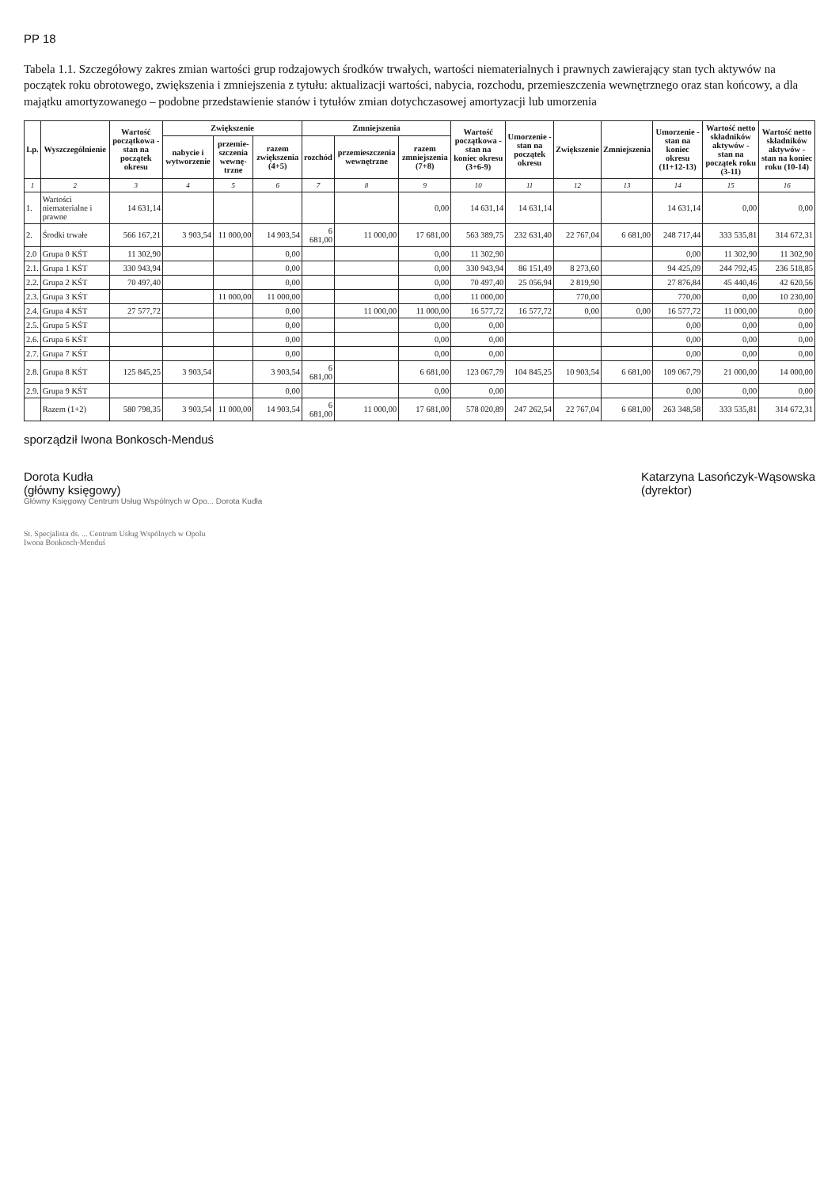PP 18
Tabela 1.1. Szczegółowy zakres zmian wartości grup rodzajowych środków trwałych, wartości niematerialnych i prawnych zawierający stan tych aktywów na początek roku obrotowego, zwiększenia i zmniejszenia z tytułu: aktualizacji wartości, nabycia, rozchodu, przemieszczenia wewnętrznego oraz stan końcowy, a dla majątku amortyzowanego – podobne przedstawienie stanów i tytułów zmian dotychczasowej amortyzacji lub umorzenia
| Lp. | Wyszczególnienie | Wartość początkowa - stan na początek okresu | Zwiększenie | | | Zmniejszenia | | | Wartość początkowa - stan na koniec okresu (3+6-9) | Umorzenie - stan na początek okresu | Zwiększenie | Zmniejszenia | Umorzenie - stan na koniec okresu (11+12-13) | Wartość netto składników aktywów - stan na początek roku (3-11) | Wartość netto składników aktywów - stan na koniec roku (10-14) |
| --- | --- | --- | --- | --- | --- | --- | --- | --- | --- | --- | --- | --- | --- | --- | --- |
| | | | nabycie i wytworzenie | przemie-szczenia wewnę-trzne | razem zwiększenia (4+5) | rozchód | przemieszczenia wewnętrzne | razem zmniejszenia (7+8) | | | | | | | |
| 1 | 2 | 3 | 4 | 5 | 6 | 7 | 8 | 9 | 10 | 11 | 12 | 13 | 14 | 15 | 16 |
| 1. | Wartości niematerialne i prawne | 14 631,14 | | | | | | 0,00 | 14 631,14 | 14 631,14 | | | 14 631,14 | 0,00 | 0,00 |
| 2. | Środki trwałe | 566 167,21 | 3 903,54 | 11 000,00 | 14 903,54 | 6 681,00 | 11 000,00 | 17 681,00 | 563 389,75 | 232 631,40 | 22 767,04 | 6 681,00 | 248 717,44 | 333 535,81 | 314 672,31 |
| 2.0 | Grupa 0 KŚT | 11 302,90 | | | 0,00 | | | 0,00 | 11 302,90 | | | | 0,00 | 11 302,90 | 11 302,90 |
| 2.1. | Grupa 1 KŚT | 330 943,94 | | | 0,00 | | | 0,00 | 330 943,94 | 86 151,49 | 8 273,60 | | 94 425,09 | 244 792,45 | 236 518,85 |
| 2.2. | Grupa 2 KŚT | 70 497,40 | | | 0,00 | | | 0,00 | 70 497,40 | 25 056,94 | 2 819,90 | | 27 876,84 | 45 440,46 | 42 620,56 |
| 2.3. | Grupa 3 KŚT | | | 11 000,00 | 11 000,00 | | | 0,00 | 11 000,00 | | 770,00 | | 770,00 | 0,00 | 10 230,00 |
| 2.4. | Grupa 4 KŚT | 27 577,72 | | | 0,00 | | 11 000,00 | 11 000,00 | 16 577,72 | 16 577,72 | 0,00 | 0,00 | 16 577,72 | 11 000,00 | 0,00 |
| 2.5. | Grupa 5 KŚT | | | | 0,00 | | | 0,00 | 0,00 | | | | 0,00 | 0,00 | 0,00 |
| 2.6. | Grupa 6 KŚT | | | | 0,00 | | | 0,00 | 0,00 | | | | 0,00 | 0,00 | 0,00 |
| 2.7. | Grupa 7 KŚT | | | | 0,00 | | | 0,00 | 0,00 | | | | 0,00 | 0,00 | 0,00 |
| 2.8. | Grupa 8 KŚT | 125 845,25 | 3 903,54 | | 3 903,54 | 6 681,00 | | 6 681,00 | 123 067,79 | 104 845,25 | 10 903,54 | 6 681,00 | 109 067,79 | 21 000,00 | 14 000,00 |
| 2.9. | Grupa 9 KŚT | | | | 0,00 | | | 0,00 | 0,00 | | | | 0,00 | 0,00 | 0,00 |
| | Razem (1+2) | 580 798,35 | 3 903,54 | 11 000,00 | 14 903,54 | 6 681,00 | 11 000,00 | 17 681,00 | 578 020,89 | 247 262,54 | 22 767,04 | 6 681,00 | 263 348,58 | 333 535,81 | 314 672,31 |
sporządził Iwona Bonkosch-Menduś
Dorota Kudła
(główny księgowy)
Główny Księgowy Centrum Usług Wspólnych w Opo... Dorota Kudła
Katarzyna Lasończyk-Wąsowska
(dyrektor)
St. Specjalista ds. ... Centrum Usług Wspólnych w Opolu
Iwona Bonkosch-Menduś